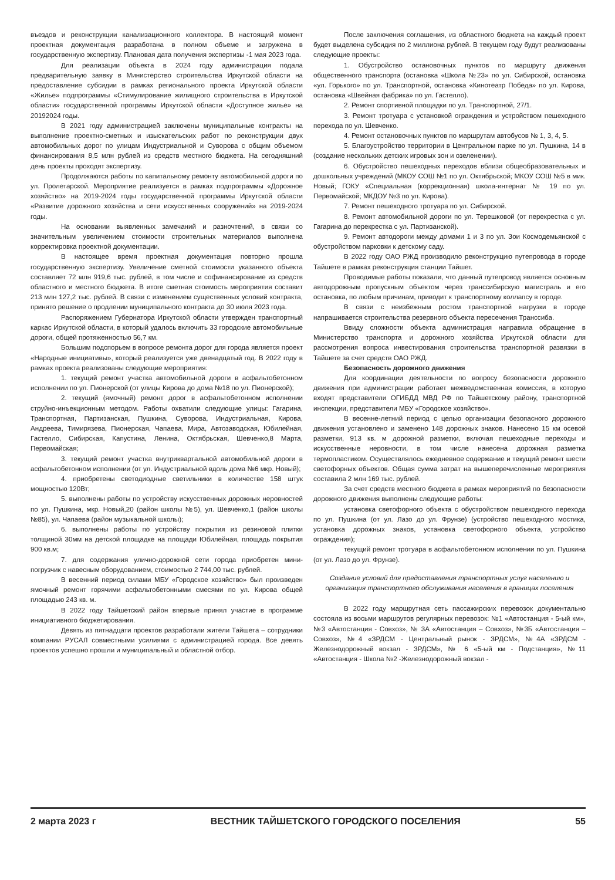въездов и реконструкции канализационного коллектора. В настоящий момент проектная документация разработана в полном объеме и загружена в государственную экспертизу. Плановая дата получения экспертизы -1 мая 2023 года.
Для реализации объекта в 2024 году администрация подала предварительную заявку в Министерство строительства Иркутской области на предоставление субсидии в рамках регионального проекта Иркутской области «Жилье» подпрограммы «Стимулирование жилищного строительства в Иркутской области» государственной программы Иркутской области «Доступное жилье» на 20192024 годы.
В 2021 году администрацией заключены муниципальные контракты на выполнение проектно-сметных и изыскательских работ по реконструкции двух автомобильных дорог по улицам Индустриальной и Суворова с общим объемом финансирования 8,5 млн рублей из средств местного бюджета. На сегодняшний день проекты проходят экспертизу.
Продолжаются работы по капитальному ремонту автомобильной дороги по ул. Пролетарской. Мероприятие реализуется в рамках подпрограммы «Дорожное хозяйство» на 2019-2024 годы государственной программы Иркутской области «Развитие дорожного хозяйства и сети искусственных сооружений» на 2019-2024 годы.
На основании выявленных замечаний и разночтений, в связи со значительным увеличением стоимости строительных материалов выполнена корректировка проектной документации.
В настоящее время проектная документация повторно прошла государственную экспертизу. Увеличение сметной стоимости указанного объекта составляет 72 млн 919,6 тыс. рублей, в том числе и софинансирование из средств областного и местного бюджета. В итоге сметная стоимость мероприятия составит 213 млн 127,2 тыс. рублей. В связи с изменением существенных условий контракта, принято решение о продлении муниципального контракта до 30 июля 2023 года.
Распоряжением Губернатора Иркутской области утвержден транспортный каркас Иркутской области, в который удалось включить 33 городские автомобильные дороги, общей протяженностью 56,7 км.
Большим подспорьем в вопросе ремонта дорог для города является проект «Народные инициативы», который реализуется уже двенадцатый год. В 2022 году в рамках проекта реализованы следующие мероприятия:
1. текущий ремонт участка автомобильной дороги в асфальтобетонном исполнении по ул. Пионерской (от улицы Кирова до дома №18 по ул. Пионерской);
2. текущий (ямочный) ремонт дорог в асфальтобетонном исполнении струйно-инъекционным методом. Работы охватили следующие улицы: Гагарина, Транспортная, Партизанская, Пушкина, Суворова, Индустриальная, Кирова, Андреева, Тимирязева, Пионерская, Чапаева, Мира, Автозаводская, Юбилейная, Гастелло, Сибирская, Капустина, Ленина, Октябрьская, Шевченко,8 Марта, Первомайская;
3. текущий ремонт участка внутриквартальной автомобильной дороги в асфальтобетонном исполнении (от ул. Индустриальной вдоль дома №6 мкр. Новый);
4. приобретены светодиодные светильники в количестве 158 штук мощностью 120Вт;
5. выполнены работы по устройству искусственных дорожных неровностей по ул. Пушкина, мкр. Новый,20 (район школы №5), ул. Шевченко,1 (район школы №85), ул. Чапаева (район музыкальной школы);
6. выполнены работы по устройству покрытия из резиновой плитки толщиной 30мм на детской площадке на площади Юбилейная, площадь покрытия 900 кв.м;
7. для содержания улично-дорожной сети города приобретен мини-погрузчик с навесным оборудованием, стоимостью 2 744,00 тыс. рублей.
В весенний период силами МБУ «Городское хозяйство» был произведен ямочный ремонт горячими асфальтобетонными смесями по ул. Кирова общей площадью 243 кв. м.
В 2022 году Тайшетский район впервые принял участие в программе инициативного бюджетирования.
Девять из пятнадцати проектов разработали жители Тайшета – сотрудники компании РУСАЛ совместными усилиями с администрацией города. Все девять проектов успешно прошли и муниципальный и областной отбор.
После заключения соглашения, из областного бюджета на каждый проект будет выделена субсидия по 2 миллиона рублей. В текущем году будут реализованы следующие проекты:
1. Обустройство остановочных пунктов по маршруту движения общественного транспорта (остановка «Школа №23» по ул. Сибирской, остановка «ул. Горького» по ул. Транспортной, остановка «Кинотеатр Победа» по ул. Кирова, остановка «Швейная фабрика» по ул. Гастелло).
2. Ремонт спортивной площадки по ул. Транспортной, 27/1.
3. Ремонт тротуара с установкой ограждения и устройством пешеходного перехода по ул. Шевченко.
4. Ремонт остановочных пунктов по маршрутам автобусов № 1, 3, 4, 5.
5. Благоустройство территории в Центральном парке по ул. Пушкина, 14 в (создание нескольких детских игровых зон и озеленении).
6. Обустройство пешеходных переходов вблизи общеобразовательных и дошкольных учреждений (МКОУ СОШ №1 по ул. Октябрьской; МКОУ СОШ №5 в мик. Новый; ГОКУ «Специальная (коррекционная) школа-интернат № 19 по ул. Первомайской; МКДОУ №3 по ул. Кирова).
7. Ремонт пешеходного тротуара по ул. Сибирской.
8. Ремонт автомобильной дороги по ул. Терешковой (от перекрестка с ул. Гагарина до перекрестка с ул. Партизанской).
9. Ремонт автодороги между домами 1 и 3 по ул. Зои Космодемьянской с обустройством парковки к детскому саду.
В 2022 году ОАО РЖД производило реконструкцию путепровода в городе Тайшете в рамках реконструкция станции Тайшет.
Проводимые работы показали, что данный путепровод является основным автодорожным пропускным объектом через транссибирскую магистраль и его остановка, по любым причинам, приводит к транспортному коллапсу в городе.
В связи с неизбежным ростом транспортной нагрузки в городе напрашивается строительства резервного объекта пересечения Транссиба.
Ввиду сложности объекта администрация направила обращение в Министерство транспорта и дорожного хозяйства Иркутской области для рассмотрения вопроса инвестирования строительства транспортной развязки в Тайшете за счет средств ОАО РЖД.
Безопасность дорожного движения
Для координации деятельности по вопросу безопасности дорожного движения при администрации работает межведомственная комиссия, в которую входят представители ОГИБДД МВД РФ по Тайшетскому району, транспортной инспекции, представители МБУ «Городское хозяйство».
В весенне-летний период с целью организации безопасного дорожного движения установлено и заменено 148 дорожных знаков. Нанесено 15 км осевой разметки, 913 кв. м дорожной разметки, включая пешеходные переходы и искусственные неровности, в том числе нанесена дорожная разметка термопластиком. Осуществлялось ежедневное содержание и текущий ремонт шести светофорных объектов. Общая сумма затрат на вышеперечисленные мероприятия составила 2 млн 169 тыс. рублей.
За счет средств местного бюджета в рамках мероприятий по безопасности дорожного движения выполнены следующие работы:
установка светофорного объекта с обустройством пешеходного перехода по ул. Пушкина (от ул. Лазо до ул. Фрунзе) (устройство пешеходного мостика, установка дорожных знаков, установка светофорного объекта, устройство ограждения);
текущий ремонт тротуара в асфальтобетонном исполнении по ул. Пушкина (от ул. Лазо до ул. Фрунзе).
Создание условий для предоставления транспортных услуг населению и организация транспортного обслуживания населения в границах поселения
В 2022 году маршрутная сеть пассажирских перевозок документально состояла из восьми маршрутов регулярных перевозок: №1 «Автостанция - 5-ый км», №3 «Автостанция - Совхоз», № 3А «Автостанция – Совхоз», №3Б «Автостанция – Совхоз», №4 «ЗРДСМ - Центральный рынок - ЗРДСМ», №4А «ЗРДСМ - Железнодорожный вокзал - ЗРДСМ», № 6 «5-ый км - Подстанция», №11 «Автостанция - Школа №2 -Железнодорожный вокзал -
2 марта 2023 г ВЕСТНИК ТАЙШЕТСКОГО ГОРОДСКОГО ПОСЕЛЕНИЯ 55